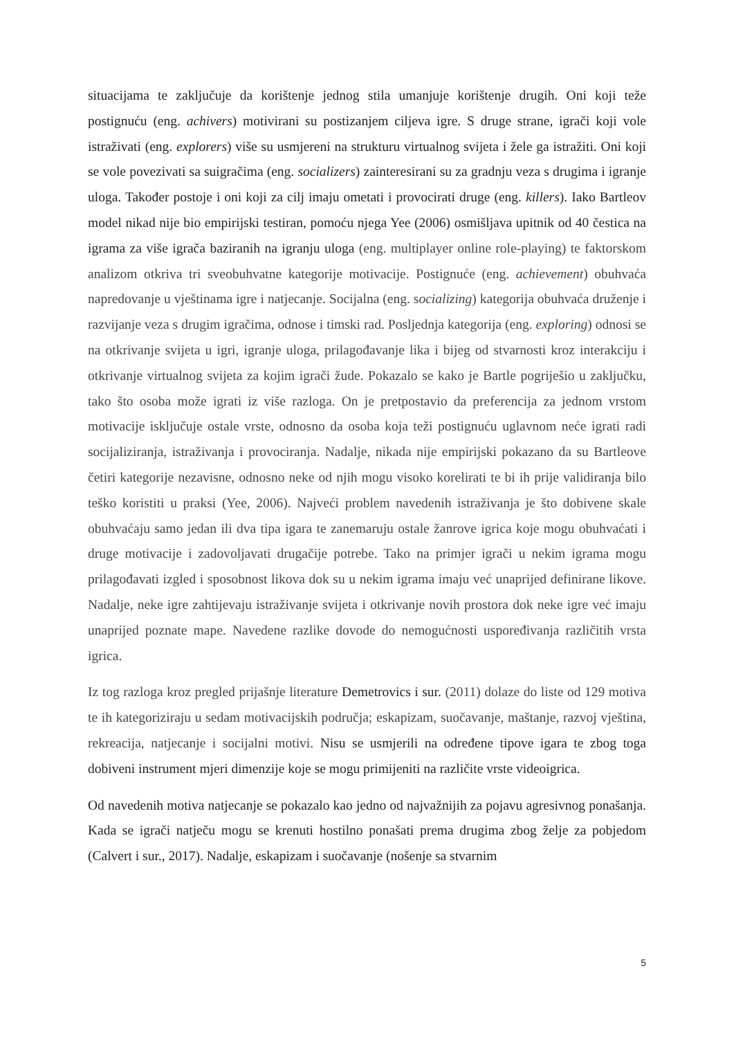situacijama te zaključuje da korištenje jednog stila umanjuje korištenje drugih. Oni koji teže postignuću (eng. achivers) motivirani su postizanjem ciljeva igre. S druge strane, igrači koji vole istraživati (eng. explorers) više su usmjereni na strukturu virtualnog svijeta i žele ga istražiti. Oni koji se vole povezivati sa suigračima (eng. socializers) zainteresirani su za gradnju veza s drugima i igranje uloga. Također postoje i oni koji za cilj imaju ometati i provocirati druge (eng. killers). Iako Bartleov model nikad nije bio empirijski testiran, pomoću njega Yee (2006) osmišljava upitnik od 40 čestica na igrama za više igrača baziranih na igranju uloga (eng. multiplayer online role-playing) te faktorskom analizom otkriva tri sveobuhvatne kategorije motivacije. Postignuće (eng. achievement) obuhvaća napredovanje u vještinama igre i natjecanje. Socijalna (eng. socializing) kategorija obuhvaća druženje i razvijanje veza s drugim igračima, odnose i timski rad. Posljednja kategorija (eng. exploring) odnosi se na otkrivanje svijeta u igri, igranje uloga, prilagođavanje lika i bijeg od stvarnosti kroz interakciju i otkrivanje virtualnog svijeta za kojim igrači žude. Pokazalo se kako je Bartle pogriješio u zaključku, tako što osoba može igrati iz više razloga. On je pretpostavio da preferencija za jednom vrstom motivacije isključuje ostale vrste, odnosno da osoba koja teži postignuću uglavnom neće igrati radi socijaliziranja, istraživanja i provociranja. Nadalje, nikada nije empirijski pokazano da su Bartleove četiri kategorije nezavisne, odnosno neke od njih mogu visoko korelirati te bi ih prije validiranja bilo teško koristiti u praksi (Yee, 2006). Najveći problem navedenih istraživanja je što dobivene skale obuhvaćaju samo jedan ili dva tipa igara te zanemaruju ostale žanrove igrica koje mogu obuhvaćati i druge motivacije i zadovoljavati drugačije potrebe. Tako na primjer igrači u nekim igrama mogu prilagođavati izgled i sposobnost likova dok su u nekim igrama imaju već unaprijed definirane likove. Nadalje, neke igre zahtijevaju istraživanje svijeta i otkrivanje novih prostora dok neke igre već imaju unaprijed poznate mape. Navedene razlike dovode do nemogućnosti uspoređivanja različitih vrsta igrica.
Iz tog razloga kroz pregled prijašnje literature Demetrovics i sur. (2011) dolaze do liste od 129 motiva te ih kategoriziraju u sedam motivacijskih područja; eskapizam, suočavanje, maštanje, razvoj vještina, rekreacija, natjecanje i socijalni motivi. Nisu se usmjerili na određene tipove igara te zbog toga dobiveni instrument mjeri dimenzije koje se mogu primijeniti na različite vrste videoigrica.
Od navedenih motiva natjecanje se pokazalo kao jedno od najvažnijih za pojavu agresivnog ponašanja. Kada se igrači natječu mogu se krenuti hostilno ponašati prema drugima zbog želje za pobjedom (Calvert i sur., 2017). Nadalje, eskapizam i suočavanje (nošenje sa stvarnim
5